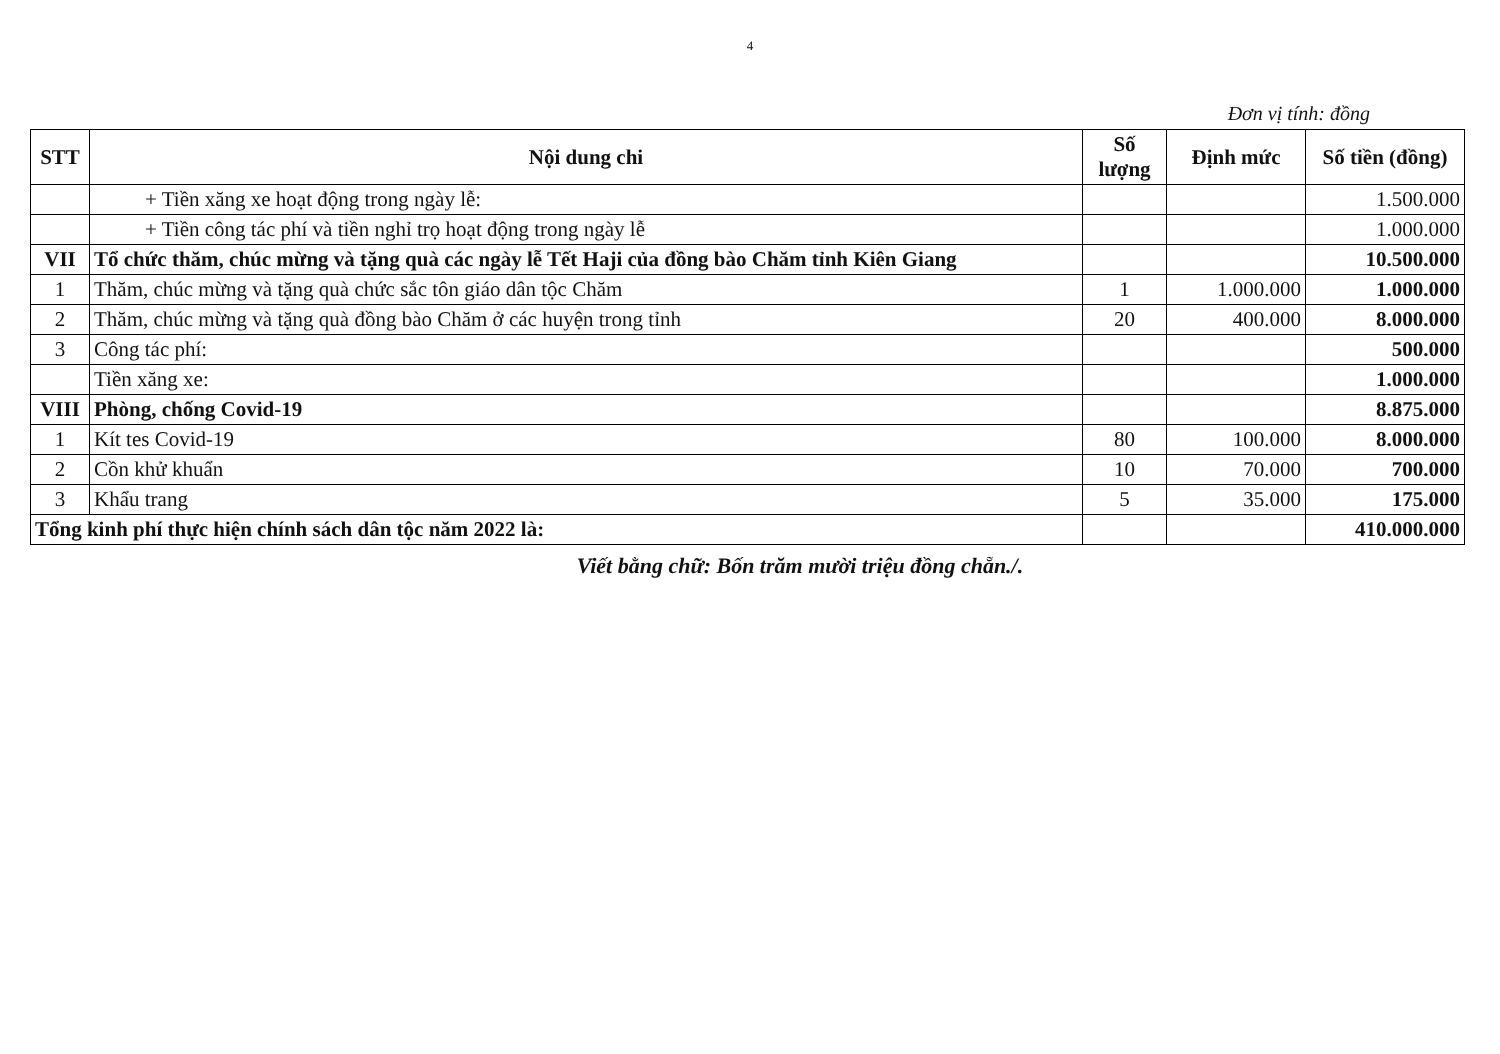4
Đơn vị tính: đồng
| STT | Nội dung chi | Số lượng | Định mức | Số tiền (đồng) |
| --- | --- | --- | --- | --- |
| | + Tiền xăng xe hoạt động trong ngày lễ: | | | 1.500.000 |
| | + Tiền công tác phí và tiền nghỉ trọ hoạt động trong ngày lễ | | | 1.000.000 |
| VII | Tổ chức thăm, chúc mừng và tặng quà các ngày lễ Tết Haji của đồng bào Chăm tỉnh Kiên Giang | | | 10.500.000 |
| 1 | Thăm, chúc mừng và tặng quà chức sắc tôn giáo dân tộc Chăm | 1 | 1.000.000 | 1.000.000 |
| 2 | Thăm, chúc mừng và tặng quà đồng bào Chăm ở các huyện trong tỉnh | 20 | 400.000 | 8.000.000 |
| 3 | Công tác phí: | | | 500.000 |
| | Tiền xăng xe: | | | 1.000.000 |
| VIII | Phòng, chống Covid-19 | | | 8.875.000 |
| 1 | Kít tes Covid-19 | 80 | 100.000 | 8.000.000 |
| 2 | Cồn khử khuẩn | 10 | 70.000 | 700.000 |
| 3 | Khẩu trang | 5 | 35.000 | 175.000 |
| Tổng kinh phí thực hiện chính sách dân tộc năm 2022 là: | | | | 410.000.000 |
Viết bằng chữ: Bốn trăm mười triệu đồng chẵn./.